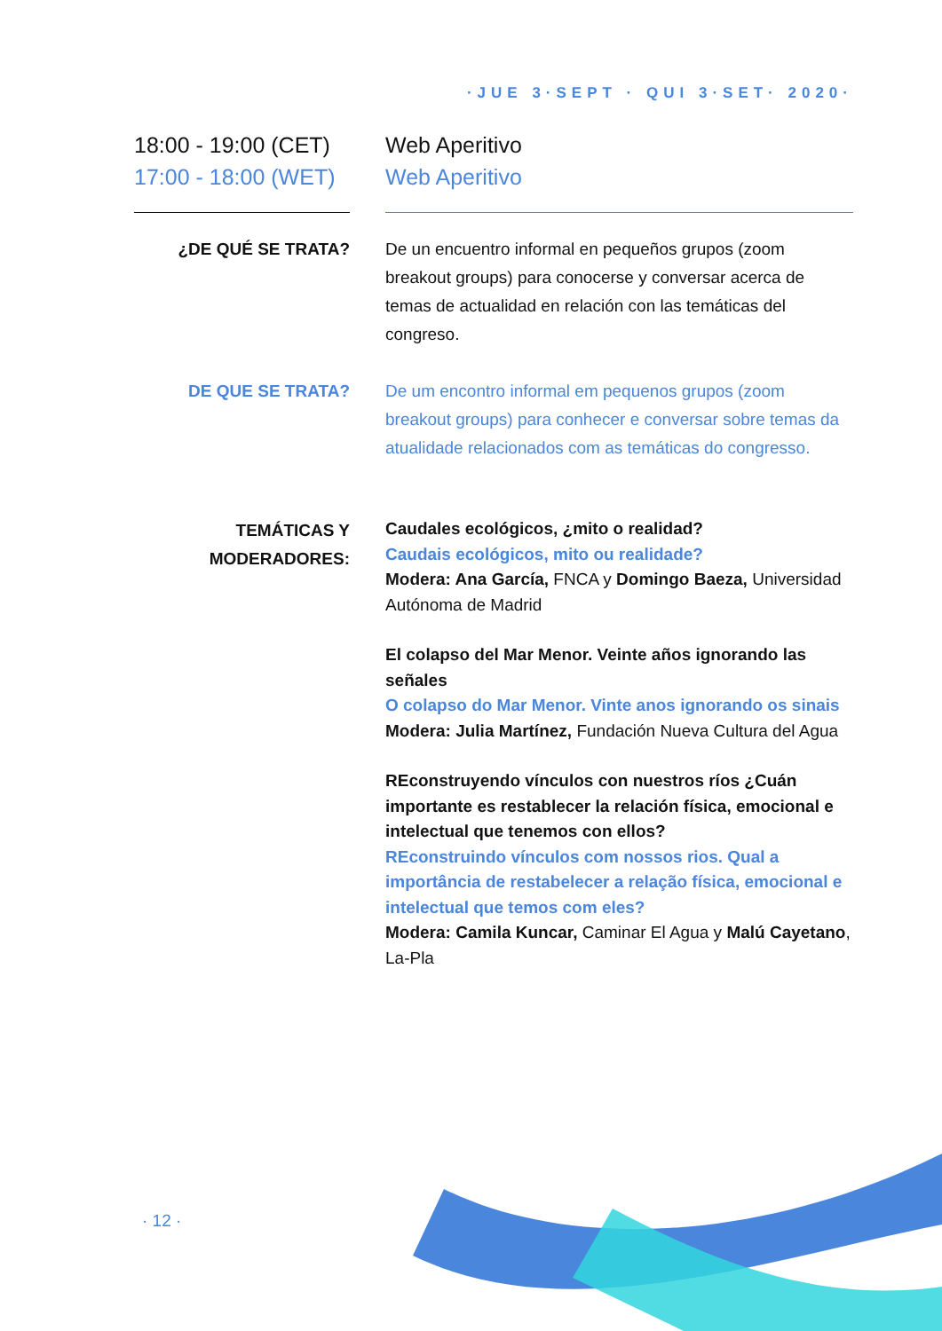·JUE 3·SEPT · QUI 3·SET· 2020·
18:00 - 19:00 (CET)
17:00 - 18:00 (WET)
Web Aperitivo
Web Aperitivo
¿DE QUÉ SE TRATA? De un encuentro informal en pequeños grupos (zoom breakout groups) para conocerse y conversar acerca de temas de actualidad en relación con las temáticas del congreso.
DE QUE SE TRATA? De um encontro informal em pequenos grupos (zoom breakout groups) para conhecer e conversar sobre temas da atualidade relacionados com as temáticas do congresso.
TEMÁTICAS Y MODERADORES:
Caudales ecológicos, ¿mito o realidad?
Caudais ecológicos, mito ou realidade?
Modera: Ana García, FNCA y Domingo Baeza, Universidad Autónoma de Madrid
El colapso del Mar Menor. Veinte años ignorando las señales
O colapso do Mar Menor. Vinte anos ignorando os sinais
Modera: Julia Martínez, Fundación Nueva Cultura del Agua
REconstruyendo vínculos con nuestros ríos ¿Cuán importante es restablecer la relación física, emocional e intelectual que tenemos con ellos?
REconstruindo vínculos com nossos rios. Qual a importância de restabelecer a relação física, emocional e intelectual que temos com eles?
Modera: Camila Kuncar, Caminar El Agua y Malú Cayetano, La-Pla
· 12 ·